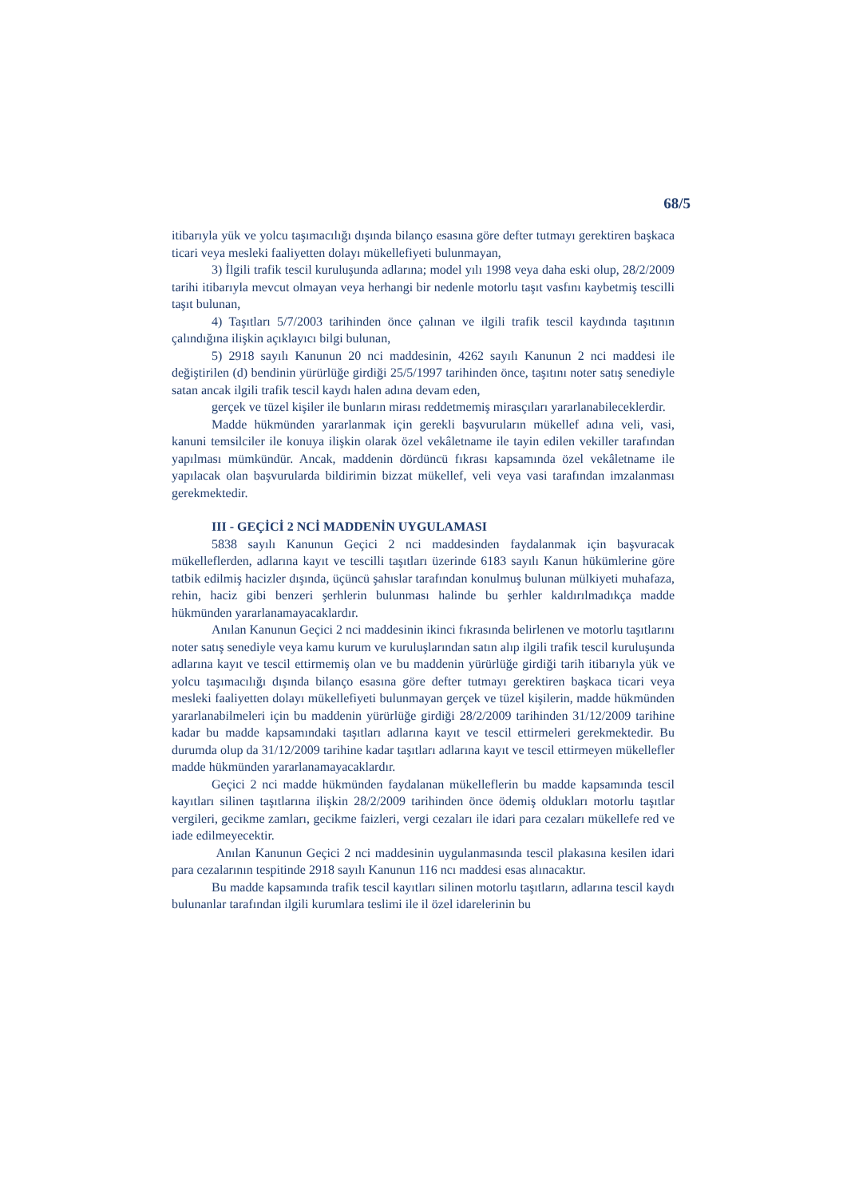68/5
itibarıyla yük ve yolcu taşımacılığı dışında bilanço esasına göre defter tutmayı gerektiren başkaca ticari veya mesleki faaliyetten dolayı mükellefiyeti bulunmayan,
3) İlgili trafik tescil kuruluşunda adlarına; model yılı 1998 veya daha eski olup, 28/2/2009 tarihi itibarıyla mevcut olmayan veya herhangi bir nedenle motorlu taşıt vasfını kaybetmiş tescilli taşıt bulunan,
4) Taşıtları 5/7/2003 tarihinden önce çalınan ve ilgili trafik tescil kaydında taşıtının çalındığına ilişkin açıklayıcı bilgi bulunan,
5) 2918 sayılı Kanunun 20 nci maddesinin, 4262 sayılı Kanunun 2 nci maddesi ile değiştirilen (d) bendinin yürürlüğe girdiği 25/5/1997 tarihinden önce, taşıtını noter satış senediyle satan ancak ilgili trafik tescil kaydı halen adına devam eden,
gerçek ve tüzel kişiler ile bunların mirası reddetmemiş mirasçıları yararlanabileceklerdir.
Madde hükmünden yararlanmak için gerekli başvuruların mükellef adına veli, vasi, kanuni temsilciler ile konuya ilişkin olarak özel vekâletname ile tayin edilen vekiller tarafından yapılması mümkündür. Ancak, maddenin dördüncü fıkrası kapsamında özel vekâletname ile yapılacak olan başvurularda bildirimin bizzat mükellef, veli veya vasi tarafından imzalanması gerekmektedir.
III - GEÇİCİ 2 NCİ MADDENİN UYGULAMASI
5838 sayılı Kanunun Geçici 2 nci maddesinden faydalanmak için başvuracak mükelleflerden, adlarına kayıt ve tescilli taşıtları üzerinde 6183 sayılı Kanun hükümlerine göre tatbik edilmiş hacizler dışında, üçüncü şahıslar tarafından konulmuş bulunan mülkiyeti muhafaza, rehin, haciz gibi benzeri şerhlerin bulunması halinde bu şerhler kaldırılmadıkça madde hükmünden yararlanamayacaklardır.
Anılan Kanunun Geçici 2 nci maddesinin ikinci fıkrasında belirlenen ve motorlu taşıtlarını noter satış senediyle veya kamu kurum ve kuruluşlarından satın alıp ilgili trafik tescil kuruluşunda adlarına kayıt ve tescil ettirmemiş olan ve bu maddenin yürürlüğe girdiği tarih itibarıyla yük ve yolcu taşımacılığı dışında bilanço esasına göre defter tutmayı gerektiren başkaca ticari veya mesleki faaliyetten dolayı mükellefiyeti bulunmayan gerçek ve tüzel kişilerin, madde hükmünden yararlanabilmeleri için bu maddenin yürürlüğe girdiği 28/2/2009 tarihinden 31/12/2009 tarihine kadar bu madde kapsamındaki taşıtları adlarına kayıt ve tescil ettirmeleri gerekmektedir. Bu durumda olup da 31/12/2009 tarihine kadar taşıtları adlarına kayıt ve tescil ettirmeyen mükellefler madde hükmünden yararlanamayacaklardır.
Geçici 2 nci madde hükmünden faydalanan mükelleflerin bu madde kapsamında tescil kayıtları silinen taşıtlarına ilişkin 28/2/2009 tarihinden önce ödemiş oldukları motorlu taşıtlar vergileri, gecikme zamları, gecikme faizleri, vergi cezaları ile idari para cezaları mükellefe red ve iade edilmeyecektir.
Anılan Kanunun Geçici 2 nci maddesinin uygulanmasında tescil plakasına kesilen idari para cezalarının tespitinde 2918 sayılı Kanunun 116 ncı maddesi esas alınacaktır.
Bu madde kapsamında trafik tescil kayıtları silinen motorlu taşıtların, adlarına tescil kaydı bulunanlar tarafından ilgili kurumlara teslimi ile il özel idarelerinin bu